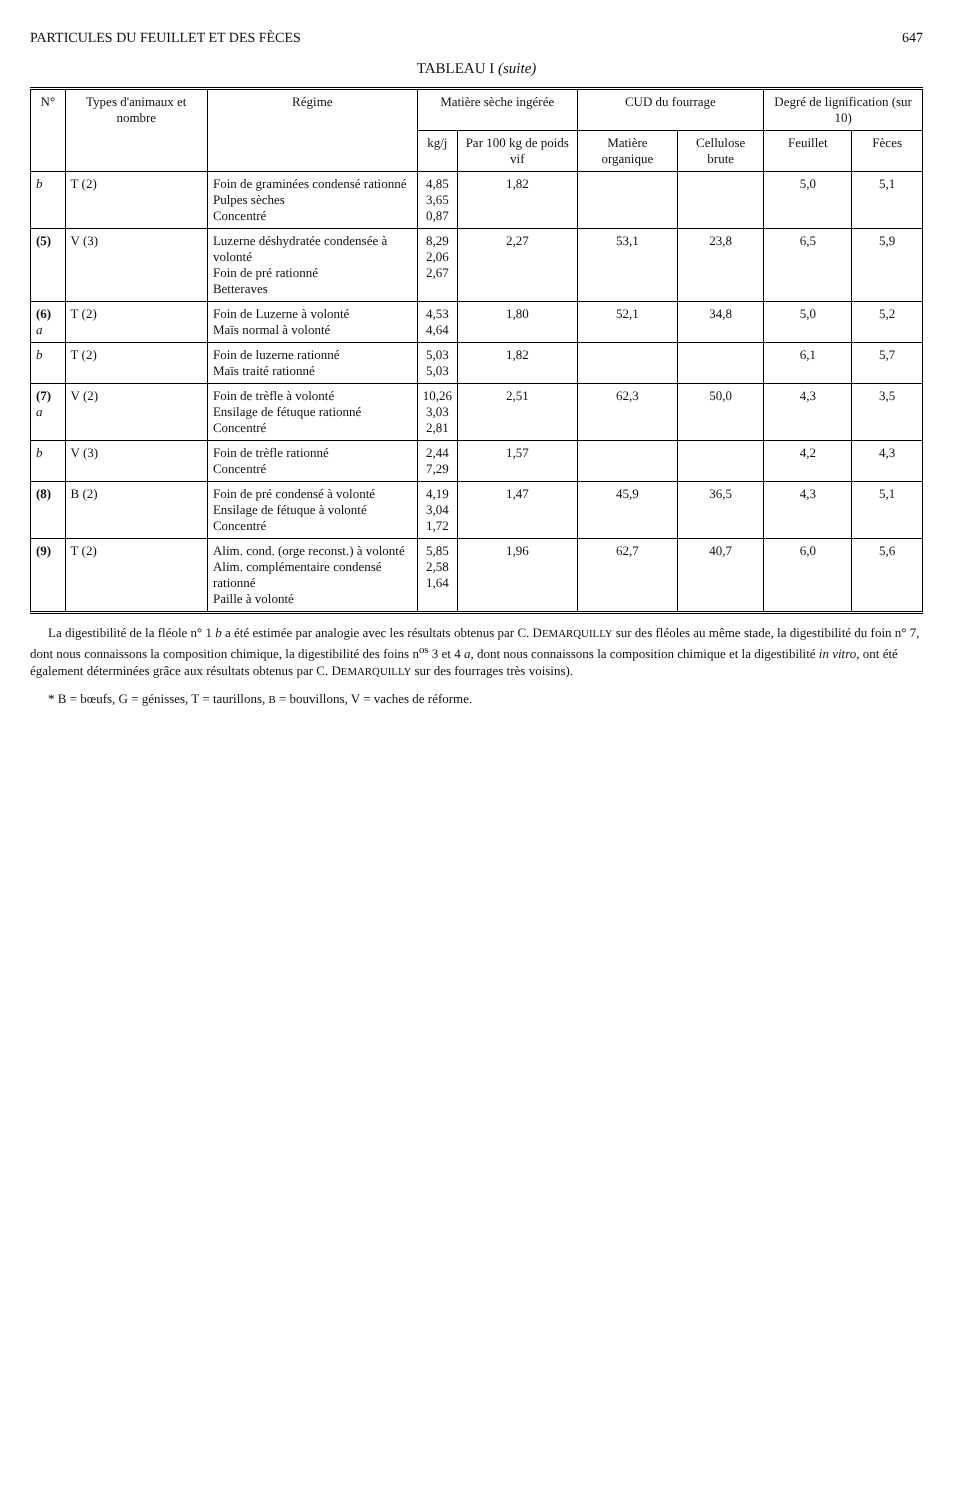PARTICULES DU FEUILLET ET DES FÈCES 647
TABLEAU I (suite)
| N° | Types d'animaux et nombre | Régime | Matière sèche ingérée | | CUD du fourrage | | Degré de lignification (sur 10) | |
| --- | --- | --- | --- | --- | --- | --- | --- | --- |
| | | | kg/j | Par 100 kg de poids vif | Matière organique | Cellulose brute | Feuillet | Fèces |
| b | T (2) | Foin de graminées condensé rationné Pulpes sèches Concentré | 4,85 3,65 0,87 | 1,82 | | | 5,0 | 5,1 |
| (5) | V (3) | Luzerne déshydratée condensée à volonté Foin de pré rationné Betteraves | 8,29 2,06 2,67 | 2,27 | 53,1 | 23,8 | 6,5 | 5,9 |
| (6) a | T (2) | Foin de Luzerne à volonté Maïs normal à volonté | 4,53 4,64 | 1,80 | 52,1 | 34,8 | 5,0 | 5,2 |
| b | T (2) | Foin de luzerne rationné Maïs traité rationné | 5,03 5,03 | 1,82 | | | 6,1 | 5,7 |
| (7) a | V (2) | Foin de trèfle à volonté Ensilage de fétuque rationné Concentré | 10,26 3,03 2,81 | 2,51 | 62,3 | 50,0 | 4,3 | 3,5 |
| b | V (3) | Foin de trèfle rationné Concentré | 2,44 7,29 | 1,57 | | | 4,2 | 4,3 |
| (8) | B (2) | Foin de pré condensé à volonté Ensilage de fétuque à volonté Concentré | 4,19 3,04 1,72 | 1,47 | 45,9 | 36,5 | 4,3 | 5,1 |
| (9) | T (2) | Alim. cond. (orge reconst.) à volonté Alim. complémentaire condensé rationné Paille à volonté | 5,85 2,58 1,64 | 1,96 | 62,7 | 40,7 | 6,0 | 5,6 |
La digestibilité de la fléole n° 1 b a été estimée par analogie avec les résultats obtenus par C. DEMARQUILLY sur des fléoles au même stade, la digestibilité du foin n° 7, dont nous connaissons la composition chimique, la digestibilité des foins n<sup>os</sup> 3 et 4 a, dont nous connaissons la composition chimique et la digestibilité in vitro, ont été également déterminées grâce aux résultats obtenus par C. DEMARQUILLY sur des fourrages très voisins).
* B = bœufs, G = génisses, T = taurillons, B = bouvillons, V = vaches de réforme.